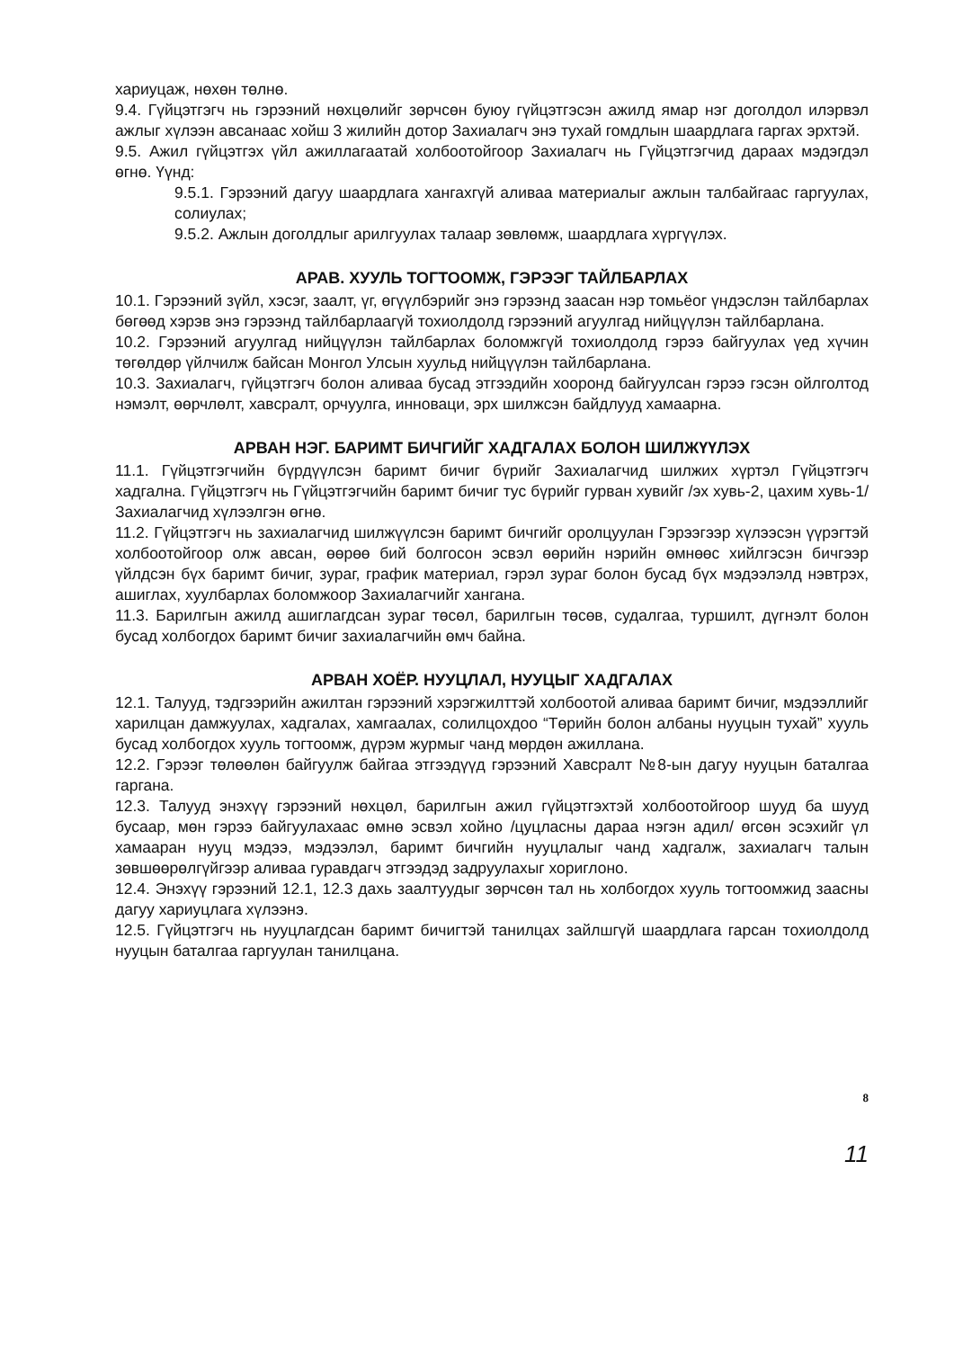хариуцаж, нөхөн төлнө.
9.4. Гүйцэтгэгч нь гэрээний нөхцөлийг зөрчсөн буюу гүйцэтгэсэн ажилд ямар нэг доголдол илэрвэл ажлыг хүлээн авсанаас хойш 3 жилийн дотор Захиалагч энэ тухай гомдлын шаардлага гаргах эрхтэй.
9.5. Ажил гүйцэтгэх үйл ажиллагаатай холбоотойгоор Захиалагч нь Гүйцэтгэгчид дараах мэдэгдэл өгнө. Үүнд:
9.5.1. Гэрээний дагуу шаардлага хангахгүй аливаа материалыг ажлын талбайгаас гаргуулах, солиулах;
9.5.2. Ажлын доголдлыг арилгуулах талаар зөвлөмж, шаардлага хүргүүлэх.
АРАВ. ХУУЛЬ ТОГТООМЖ, ГЭРЭЭГ ТАЙЛБАРЛАХ
10.1. Гэрээний зүйл, хэсэг, заалт, үг, өгүүлбэрийг энэ гэрээнд заасан нэр томьёог үндэслэн тайлбарлах бөгөөд хэрэв энэ гэрээнд тайлбарлаагүй тохиолдолд гэрээний агуулгад нийцүүлэн тайлбарлана.
10.2. Гэрээний агуулгад нийцүүлэн тайлбарлах боломжгүй тохиолдолд гэрээ байгуулах үед хүчин төгөлдөр үйлчилж байсан Монгол Улсын хуульд нийцүүлэн тайлбарлана.
10.3. Захиалагч, гүйцэтгэгч болон аливаа бусад этгээдийн хооронд байгуулсан гэрээ гэсэн ойлголтод нэмэлт, өөрчлөлт, хавсралт, орчуулга, инноваци, эрх шилжсэн байдлууд хамаарна.
АРВАН НЭГ. БАРИМТ БИЧГИЙГ ХАДГАЛАХ БОЛОН ШИЛЖҮҮЛЭХ
11.1. Гүйцэтгэгчийн бүрдүүлсэн баримт бичиг бүрийг Захиалагчид шилжих хүртэл Гүйцэтгэгч хадгална. Гүйцэтгэгч нь Гүйцэтгэгчийн баримт бичиг тус бүрийг гурван хувийг /эх хувь-2, цахим хувь-1/ Захиалагчид хүлээлгэн өгнө.
11.2. Гүйцэтгэгч нь захиалагчид шилжүүлсэн баримт бичгийг оролцуулан Гэрээгээр хүлээсэн үүрэгтэй холбоотойгоор олж авсан, өөрөө бий болгосон эсвэл өөрийн нэрийн өмнөөс хийлгэсэн бичгээр үйлдсэн бүх баримт бичиг, зураг, график материал, гэрэл зураг болон бусад бүх мэдээлэлд нэвтрэх, ашиглах, хуулбарлах боломжоор Захиалагчийг хангана.
11.3. Барилгын ажилд ашиглагдсан зураг төсөл, барилгын төсөв, судалгаа, туршилт, дүгнэлт болон бусад холбогдох баримт бичиг захиалагчийн өмч байна.
АРВАН ХОЁР. НУУЦЛАЛ, НУУЦЫГ ХАДГАЛАХ
12.1. Талууд, тэдгээрийн ажилтан гэрээний хэрэгжилттэй холбоотой аливаа баримт бичиг, мэдээллийг харилцан дамжуулах, хадгалах, хамгаалах, солилцохдоо “Төрийн болон албаны нууцын тухай” хууль бусад холбогдох хууль тогтоомж, дүрэм журмыг чанд мөрдөн ажиллана.
12.2. Гэрээг төлөөлөн байгуулж байгаа этгээдүүд гэрээний Хавсралт №8-ын дагуу нууцын баталгаа гаргана.
12.3. Талууд энэхүү гэрээний нөхцөл, барилгын ажил гүйцэтгэхтэй холбоотойгоор шууд ба шууд бусаар, мөн гэрээ байгуулахаас өмнө эсвэл хойно /цуцласны дараа нэгэн адил/ өгсөн эсэхийг үл хамааран нууц мэдээ, мэдээлэл, баримт бичгийн нууцлалыг чанд хадгалж, захиалагч талын зөвшөөрөлгүйгээр аливаа гуравдагч этгээдэд задруулахыг хориглоно.
12.4. Энэхүү гэрээний 12.1, 12.3 дахь заалтуудыг зөрчсөн тал нь холбогдох хууль тогтоомжид заасны дагуу хариуцлага хүлээнэ.
12.5. Гүйцэтгэгч нь нууцлагдсан баримт бичигтэй танилцах зайлшгүй шаардлага гарсан тохиолдолд нууцын баталгаа гаргуулан танилцана.
8
11